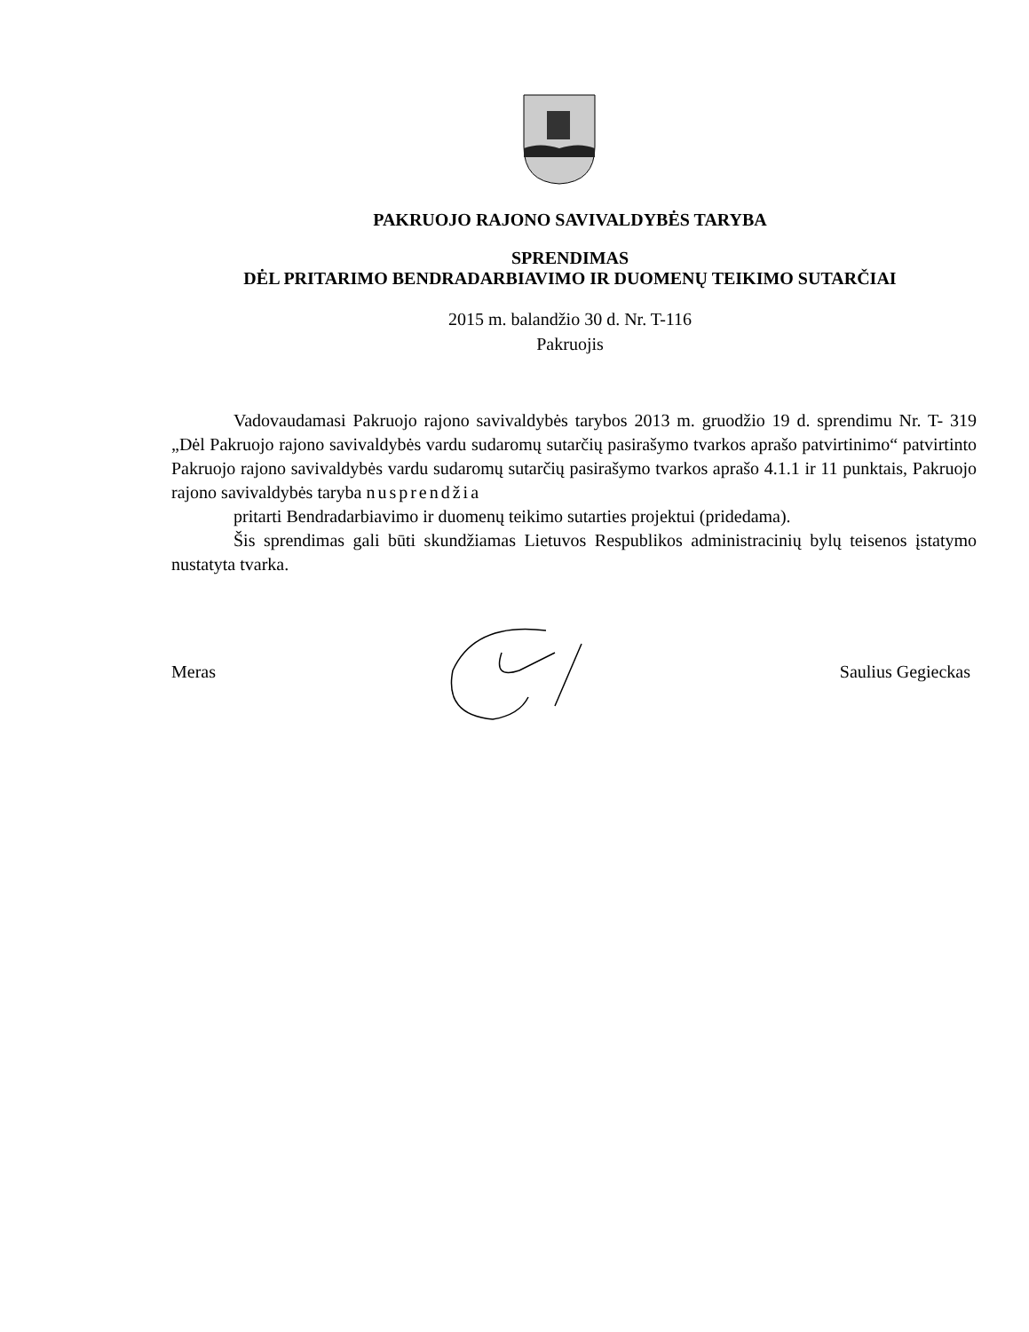PAKRUOJO RAJONO SAVIVALDYBĖS TARYBA
SPRENDIMAS
DĖL PRITARIMO BENDRADARBIAVIMO IR DUOMENŲ TEIKIMO SUTARČIAI
2015 m. balandžio 30 d. Nr. T-116
Pakruojis
Vadovaudamasi Pakruojo rajono savivaldybės tarybos 2013 m. gruodžio 19 d. sprendimu Nr. T- 319 „Dėl Pakruojo rajono savivaldybės vardu sudaromų sutarčių pasirašymo tvarkos aprašo patvirtinimo“ patvirtinto Pakruojo rajono savivaldybės vardu sudaromų sutarčių pasirašymo tvarkos aprašo 4.1.1 ir 11 punktais, Pakruojo rajono savivaldybės taryba nusprendžia
pritarti Bendradarbiavimo ir duomenų teikimo sutarties projektui (pridedama).
Šis sprendimas gali būti skundžiamas Lietuvos Respublikos administracinių bylų teisenos įstatymo nustatyta tvarka.
Meras Saulius Gegieckas